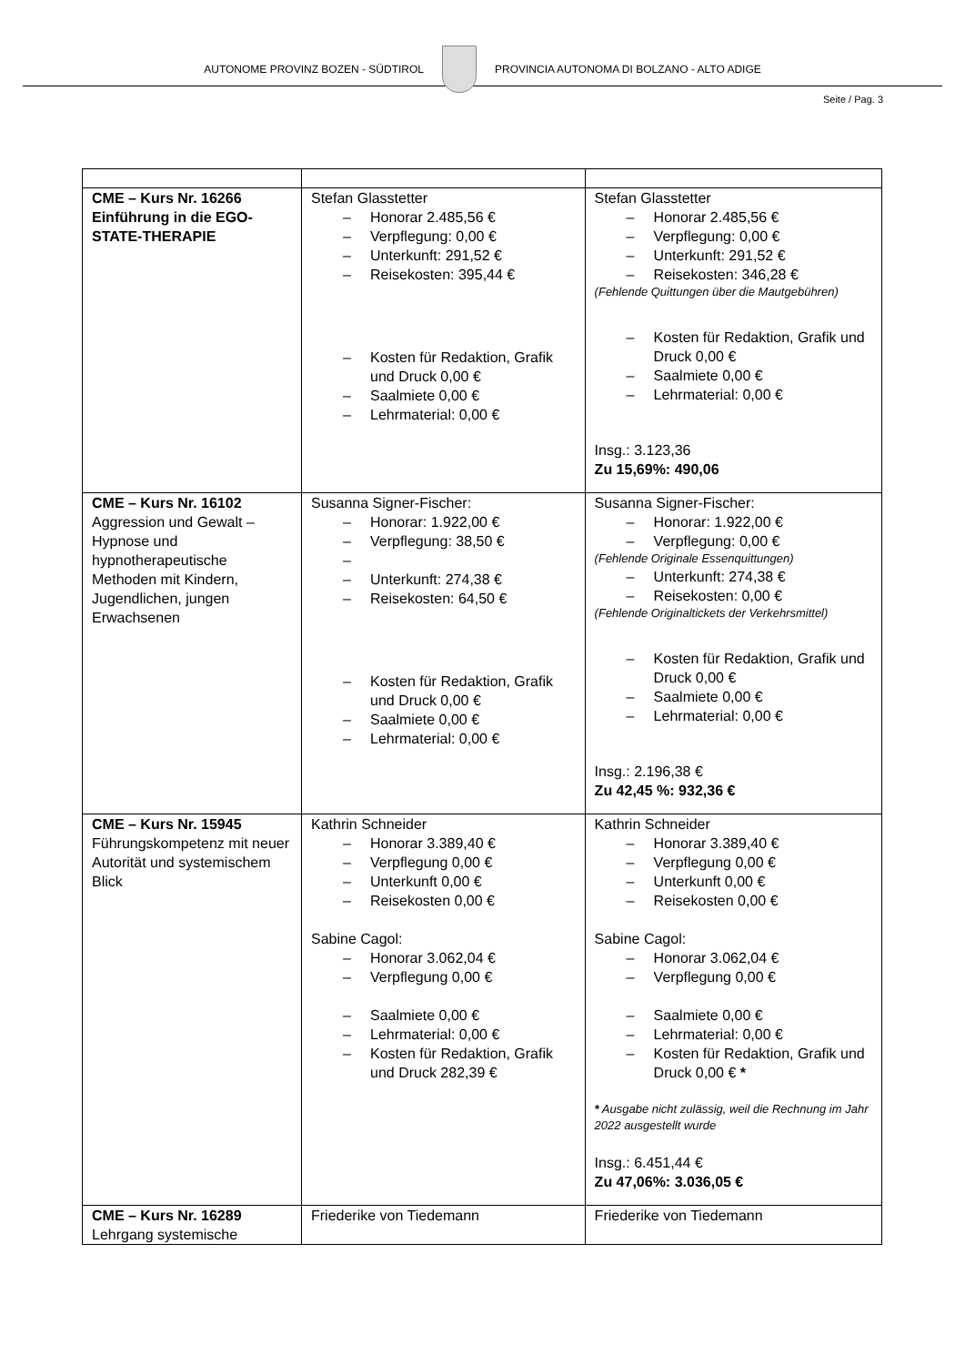AUTONOME PROVINZ BOZEN - SÜDTIROL
PROVINCIA AUTONOMA DI BOLZANO - ALTO ADIGE
Seite / Pag. 3
| CME – Kurs Nr. 16266 Einführung in die EGO-STATE-THERAPIE | Stefan Glasstetter – Honorar 2.485,56 € – Verpflegung: 0,00 € – Unterkunft: 291,52 € – Reisekosten: 395,44 € – Kosten für Redaktion, Grafik und Druck 0,00 € – Saalmiete 0,00 € – Lehrmaterial: 0,00 € | Stefan Glasstetter – Honorar 2.485,56 € – Verpflegung: 0,00 € – Unterkunft: 291,52 € – Reisekosten: 346,28 € (Fehlende Quittungen über die Mautgebühren) – Kosten für Redaktion, Grafik und Druck 0,00 € – Saalmiete 0,00 € – Lehrmaterial: 0,00 € Insg.: 3.123,36 Zu 15,69%: 490,06 |
| CME – Kurs Nr. 16102 Aggression und Gewalt – Hypnose und hypnotherapeutische Methoden mit Kindern, Jugendlichen, jungen Erwachsenen | Susanna Signer-Fischer: – Honorar: 1.922,00 € – Verpflegung: 38,50 € – – Unterkunft: 274,38 € – Reisekosten: 64,50 € – Kosten für Redaktion, Grafik und Druck 0,00 € – Saalmiete 0,00 € – Lehrmaterial: 0,00 € | Susanna Signer-Fischer: – Honorar: 1.922,00 € – Verpflegung: 0,00 € (Fehlende Originale Essenquittungen) – Unterkunft: 274,38 € – Reisekosten: 0,00 € (Fehlende Originaltickets der Verkehrsmittel) – Kosten für Redaktion, Grafik und Druck 0,00 € – Saalmiete 0,00 € – Lehrmaterial: 0,00 € Insg.: 2.196,38 € Zu 42,45 %: 932,36 € |
| CME – Kurs Nr. 15945 Führungskompetenz mit neuer Autorität und systemischem Blick | Kathrin Schneider – Honorar 3.389,40 € – Verpflegung 0,00 € – Unterkunft 0,00 € – Reisekosten 0,00 € Sabine Cagol: – Honorar 3.062,04 € – Verpflegung 0,00 € – Saalmiete 0,00 € – Lehrmaterial: 0,00 € – Kosten für Redaktion, Grafik und Druck 282,39 € | Kathrin Schneider – Honorar 3.389,40 € – Verpflegung 0,00 € – Unterkunft 0,00 € – Reisekosten 0,00 € Sabine Cagol: – Honorar 3.062,04 € – Verpflegung 0,00 € – Saalmiete 0,00 € – Lehrmaterial: 0,00 € – Kosten für Redaktion, Grafik und Druck 0,00 € * * Ausgabe nicht zulässig, weil die Rechnung im Jahr 2022 ausgestellt wurde Insg.: 6.451,44 € Zu 47,06%: 3.036,05 € |
| CME – Kurs Nr. 16289 Lehrgang systemische | Friederike von Tiedemann | Friederike von Tiedemann |